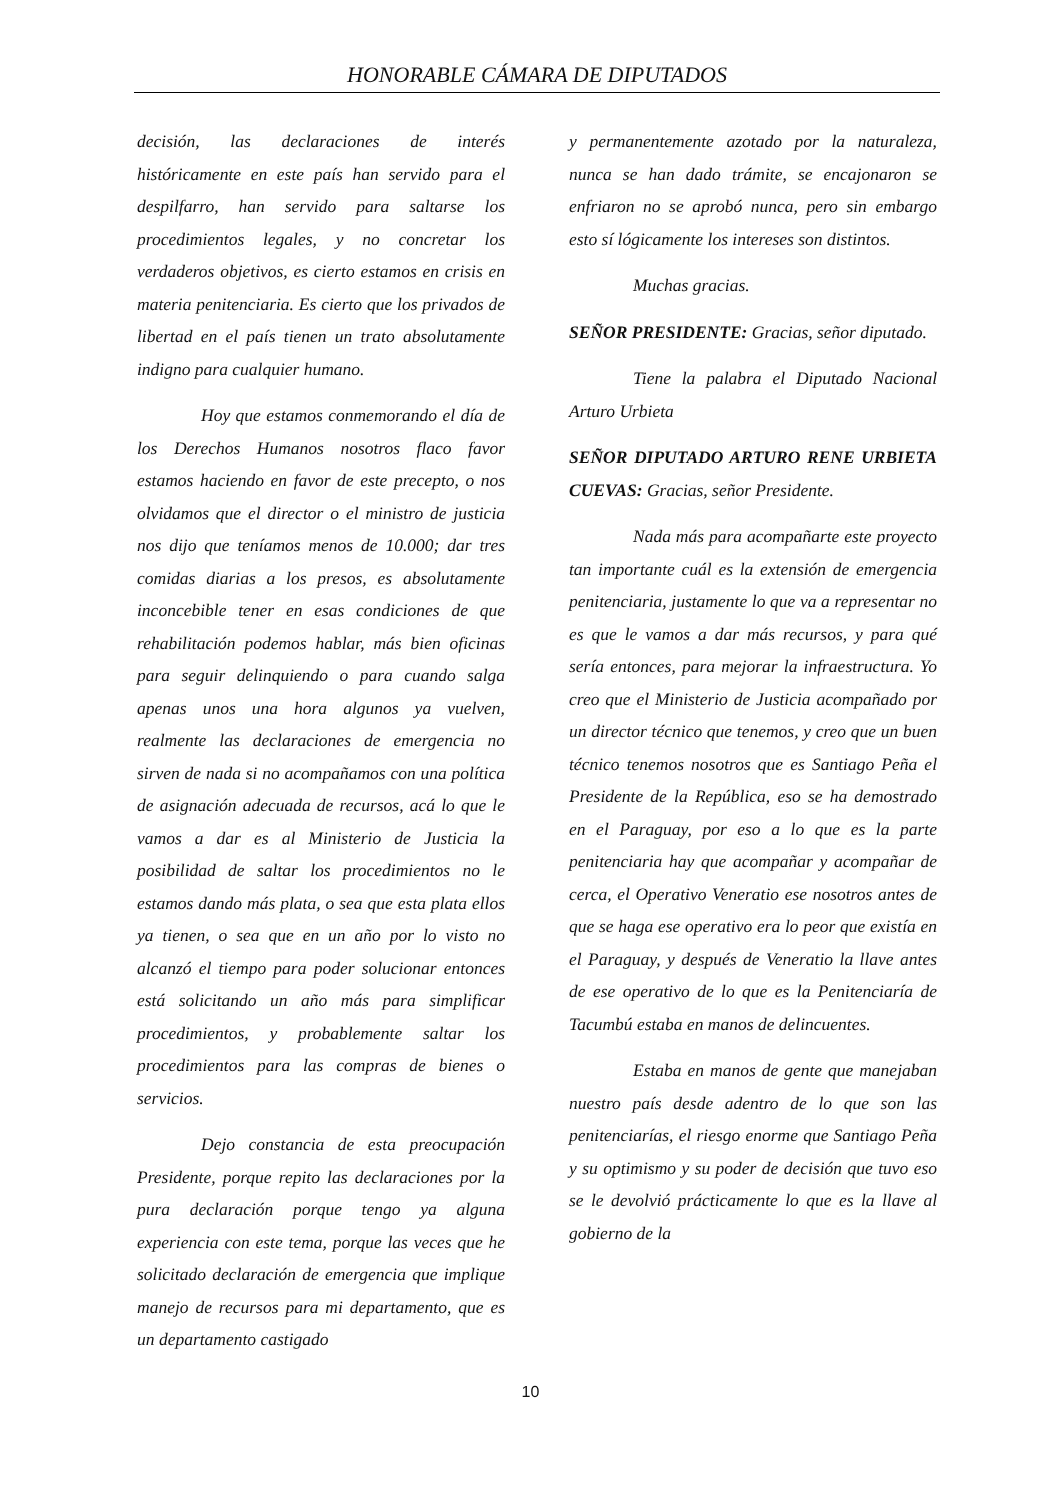HONORABLE CÁMARA DE DIPUTADOS
decisión, las declaraciones de interés históricamente en este país han servido para el despilfarro, han servido para saltarse los procedimientos legales, y no concretar los verdaderos objetivos, es cierto estamos en crisis en materia penitenciaria. Es cierto que los privados de libertad en el país tienen un trato absolutamente indigno para cualquier humano.
Hoy que estamos conmemorando el día de los Derechos Humanos nosotros flaco favor estamos haciendo en favor de este precepto, o nos olvidamos que el director o el ministro de justicia nos dijo que teníamos menos de 10.000; dar tres comidas diarias a los presos, es absolutamente inconcebible tener en esas condiciones de que rehabilitación podemos hablar, más bien oficinas para seguir delinquiendo o para cuando salga apenas unos una hora algunos ya vuelven, realmente las declaraciones de emergencia no sirven de nada si no acompañamos con una política de asignación adecuada de recursos, acá lo que le vamos a dar es al Ministerio de Justicia la posibilidad de saltar los procedimientos no le estamos dando más plata, o sea que esta plata ellos ya tienen, o sea que en un año por lo visto no alcanzó el tiempo para poder solucionar entonces está solicitando un año más para simplificar procedimientos, y probablemente saltar los procedimientos para las compras de bienes o servicios.
Dejo constancia de esta preocupación Presidente, porque repito las declaraciones por la pura declaración porque tengo ya alguna experiencia con este tema, porque las veces que he solicitado declaración de emergencia que implique manejo de recursos para mi departamento, que es un departamento castigado
y permanentemente azotado por la naturaleza, nunca se han dado trámite, se encajonaron se enfriaron no se aprobó nunca, pero sin embargo esto sí lógicamente los intereses son distintos.
Muchas gracias.
SEÑOR PRESIDENTE: Gracias, señor diputado.
Tiene la palabra el Diputado Nacional Arturo Urbieta
SEÑOR DIPUTADO ARTURO RENE URBIETA CUEVAS: Gracias, señor Presidente.
Nada más para acompañarte este proyecto tan importante cuál es la extensión de emergencia penitenciaria, justamente lo que va a representar no es que le vamos a dar más recursos, y para qué sería entonces, para mejorar la infraestructura. Yo creo que el Ministerio de Justicia acompañado por un director técnico que tenemos, y creo que un buen técnico tenemos nosotros que es Santiago Peña el Presidente de la República, eso se ha demostrado en el Paraguay, por eso a lo que es la parte penitenciaria hay que acompañar y acompañar de cerca, el Operativo Veneratio ese nosotros antes de que se haga ese operativo era lo peor que existía en el Paraguay, y después de Veneratio la llave antes de ese operativo de lo que es la Penitenciaría de Tacumbú estaba en manos de delincuentes.
Estaba en manos de gente que manejaban nuestro país desde adentro de lo que son las penitenciarías, el riesgo enorme que Santiago Peña y su optimismo y su poder de decisión que tuvo eso se le devolvió prácticamente lo que es la llave al gobierno de la
10